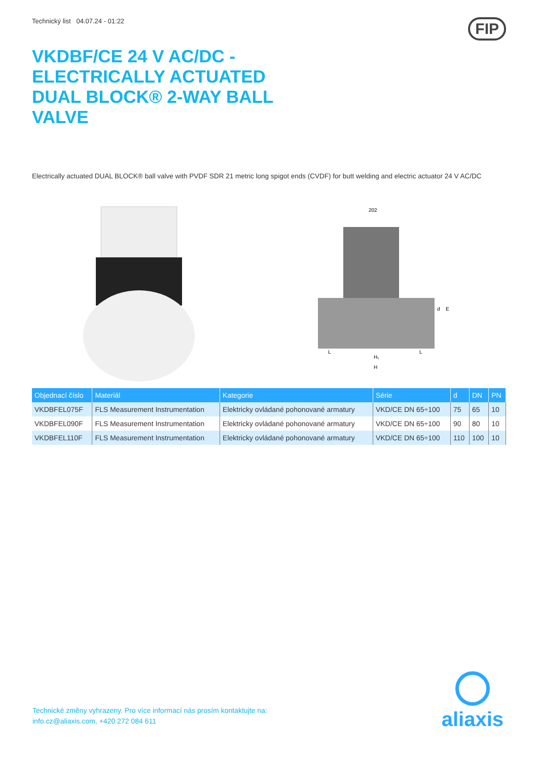Technický list 04.07.24 - 01:22
VKDBF/CE 24 V AC/DC - ELECTRICALLY ACTUATED DUAL BLOCK® 2-WAY BALL VALVE
FIP
Electrically actuated DUAL BLOCK® ball valve with PVDF SDR 21 metric long spigot ends (CVDF) for butt welding and electric actuator 24 V AC/DC
202
H₁
H
L
L
d
E
| Objednací číslo | Materiál | Kategorie | Série | d | DN | PN |
| --- | --- | --- | --- | --- | --- | --- |
| VKDBFEL075F | FLS Measurement Instrumentation | Elektricky ovládané pohonované armatury | VKD/CE DN 65÷100 | 75 | 65 | 10 |
| VKDBFEL090F | FLS Measurement Instrumentation | Elektricky ovládané pohonované armatury | VKD/CE DN 65÷100 | 90 | 80 | 10 |
| VKDBFEL110F | FLS Measurement Instrumentation | Elektricky ovládané pohonované armatury | VKD/CE DN 65÷100 | 110 | 100 | 10 |
Technické změny vyhrazeny. Pro více informací nás prosím kontaktujte na:
info.cz@aliaxis.com, +420 272 084 611
aliaxis